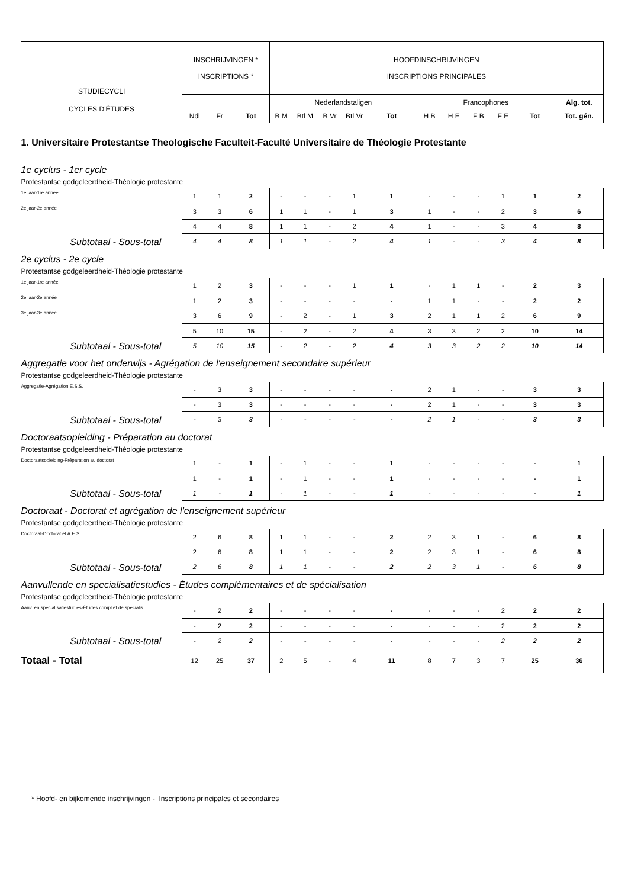| STUDIECYCLI | INSCHRIJVINGEN * INSCRIPTIONS * | | | HOOFDINSCHRIJVINGEN INSCRIPTIONS PRINCIPALES | | | | | | | | | | |
| CYCLES D'ÉTUDES | | | | Nederlandstaligen | | | | | Francophones | | | | | Alg. tot. |
| | Ndl | Fr | Tot | B M | Btl M | B Vr | Btl Vr | Tot | H B | H E | F B | F E | Tot | Tot. gén. |
| 1. Universitaire Protestantse Theologische Faculteit-Faculté Universitaire de Théologie Protestante | | | | | | | | | | | | | | |
| 1e cyclus - 1er cycle | | | | | | | | | | | | | | |
| Protestantse godgeleerdheid-Théologie protestante | | | | | | | | | | | | | | |
| 1e jaar-1re année | 1 | 1 | 2 | - | - | - | 1 | 1 | - | - | - | 1 | 1 | 2 |
| 2e jaar-2e année | 3 | 3 | 6 | 1 | 1 | - | 1 | 3 | 1 | - | - | 2 | 3 | 6 |
| | 4 | 4 | 8 | 1 | 1 | - | 2 | 4 | 1 | - | - | 3 | 4 | 8 |
| Subtotaal - Sous-total | 4 | 4 | 8 | 1 | 1 | - | 2 | 4 | 1 | - | - | 3 | 4 | 8 |
| 2e cyclus - 2e cycle | | | | | | | | | | | | | | |
| Protestantse godgeleerdheid-Théologie protestante | | | | | | | | | | | | | | |
| 1e jaar-1re année | 1 | 2 | 3 | - | - | - | 1 | 1 | - | 1 | 1 | - | 2 | 3 |
| 2e jaar-2e année | 1 | 2 | 3 | - | - | - | - | - | 1 | 1 | - | - | 2 | 2 |
| 3e jaar-3e année | 3 | 6 | 9 | - | 2 | - | 1 | 3 | 2 | 1 | 1 | 2 | 6 | 9 |
| | 5 | 10 | 15 | - | 2 | - | 2 | 4 | 3 | 3 | 2 | 2 | 10 | 14 |
| Subtotaal - Sous-total | 5 | 10 | 15 | - | 2 | - | 2 | 4 | 3 | 3 | 2 | 2 | 10 | 14 |
| Aggregatie voor het onderwijs - Agrégation de l'enseignement secondaire supérieur | | | | | | | | | | | | | | |
| Protestantse godgeleerdheid-Théologie protestante | | | | | | | | | | | | | | |
| Aggregatie-Agrégation E.S.S. | - | 3 | 3 | - | - | - | - | - | 2 | 1 | - | - | 3 | 3 |
| | - | 3 | 3 | - | - | - | - | - | 2 | 1 | - | - | 3 | 3 |
| Subtotaal - Sous-total | - | 3 | 3 | - | - | - | - | - | 2 | 1 | - | - | 3 | 3 |
| Doctoraatsopleiding - Préparation au doctorat | | | | | | | | | | | | | | |
| Protestantse godgeleerdheid-Théologie protestante | | | | | | | | | | | | | | |
| Doctoraatsopleiding-Préparation au doctorat | 1 | - | 1 | - | 1 | - | - | 1 | - | - | - | - | - | 1 |
| | 1 | - | 1 | - | 1 | - | - | 1 | - | - | - | - | - | 1 |
| Subtotaal - Sous-total | 1 | - | 1 | - | 1 | - | - | 1 | - | - | - | - | - | 1 |
| Doctoraat - Doctorat et agrégation de l'enseignement supérieur | | | | | | | | | | | | | | |
| Protestantse godgeleerdheid-Théologie protestante | | | | | | | | | | | | | | |
| Doctoraat-Doctorat et A.E.S. | 2 | 6 | 8 | 1 | 1 | - | - | 2 | 2 | 3 | 1 | - | 6 | 8 |
| | 2 | 6 | 8 | 1 | 1 | - | - | 2 | 2 | 3 | 1 | - | 6 | 8 |
| Subtotaal - Sous-total | 2 | 6 | 8 | 1 | 1 | - | - | 2 | 2 | 3 | 1 | - | 6 | 8 |
| Aanvullende en specialisatiestudies - Études complémentaires et de spécialisation | | | | | | | | | | | | | | |
| Protestantse godgeleerdheid-Théologie protestante | | | | | | | | | | | | | | |
| Aanv. en specialisatiestudies-Études compl.et de spécialis. | - | 2 | 2 | - | - | - | - | - | - | - | - | 2 | 2 | 2 |
| | - | 2 | 2 | - | - | - | - | - | - | - | - | 2 | 2 | 2 |
| Subtotaal - Sous-total | - | 2 | 2 | - | - | - | - | - | - | - | - | 2 | 2 | 2 |
| Totaal - Total | 12 | 25 | 37 | 2 | 5 | - | 4 | 11 | 8 | 7 | 3 | 7 | 25 | 36 |
* Hoofd- en bijkomende inschrijvingen - Inscriptions principales et secondaires